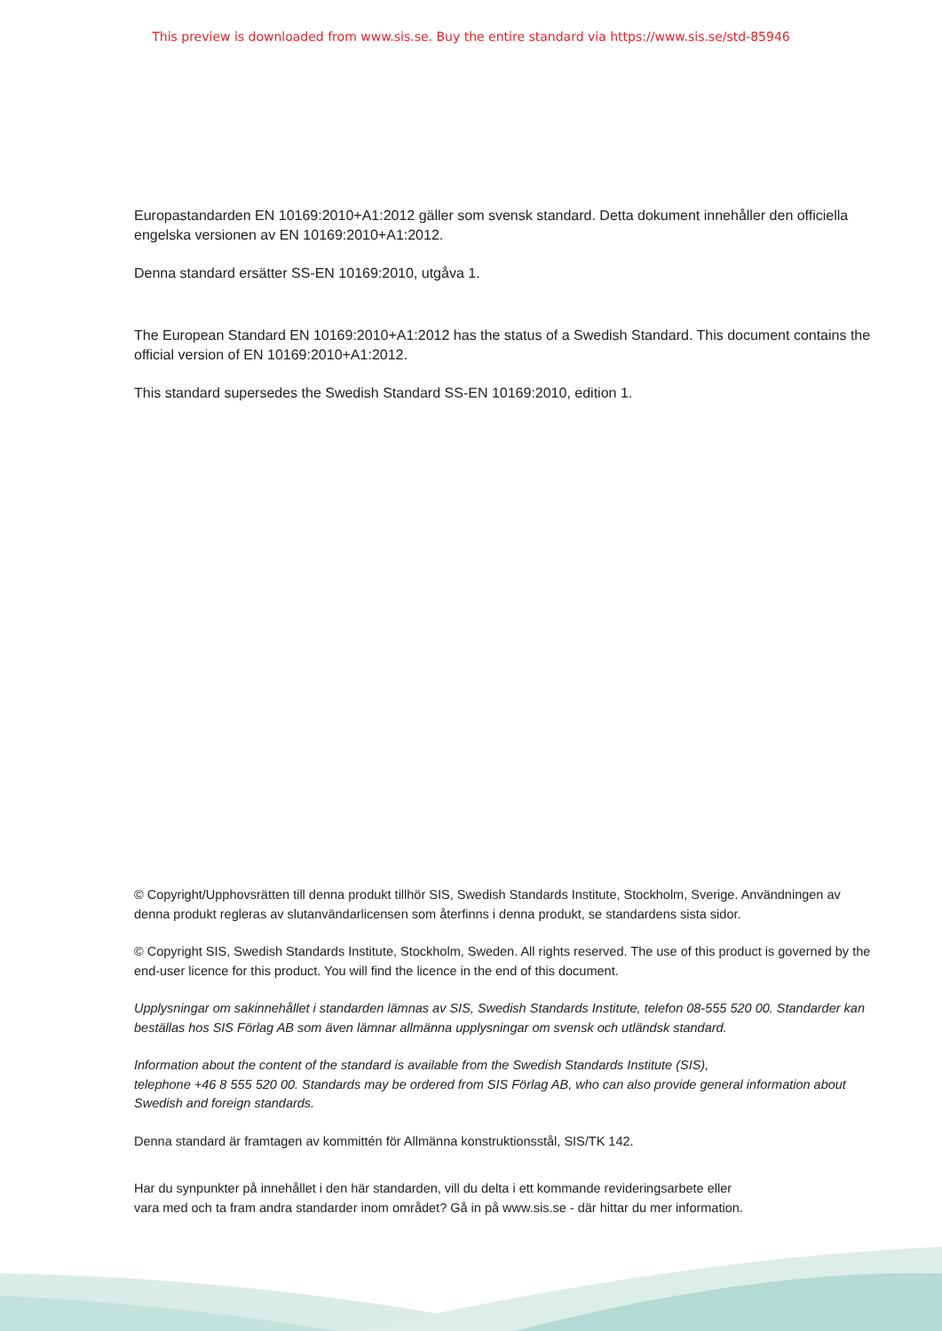This preview is downloaded from www.sis.se. Buy the entire standard via https://www.sis.se/std-85946
Europastandarden EN 10169:2010+A1:2012 gäller som svensk standard. Detta dokument innehåller den officiella engelska versionen av EN 10169:2010+A1:2012.
Denna standard ersätter SS-EN 10169:2010, utgåva 1.
The European Standard EN 10169:2010+A1:2012 has the status of a Swedish Standard. This document contains the official version of EN 10169:2010+A1:2012.
This standard supersedes the Swedish Standard SS-EN 10169:2010, edition 1.
© Copyright/Upphovsrätten till denna produkt tillhör SIS, Swedish Standards Institute, Stockholm, Sverige. Användningen av denna produkt regleras av slutanvändarlicensen som återfinns i denna produkt, se standardens sista sidor.
© Copyright SIS, Swedish Standards Institute, Stockholm, Sweden. All rights reserved. The use of this product is governed by the end-user licence for this product. You will find the licence in the end of this document.
Upplysningar om sakinnehållet i standarden lämnas av SIS, Swedish Standards Institute, telefon 08-555 520 00. Standarder kan beställas hos SIS Förlag AB som även lämnar allmänna upplysningar om svensk och utländsk standard.
Information about the content of the standard is available from the Swedish Standards Institute (SIS),
telephone +46 8 555 520 00. Standards may be ordered from SIS Förlag AB, who can also provide general information about Swedish and foreign standards.
Denna standard är framtagen av kommittén för Allmänna konstruktionsstål, SIS/TK 142.
Har du synpunkter på innehållet i den här standarden, vill du delta i ett kommande revideringsarbete eller
vara med och ta fram andra standarder inom området? Gå in på www.sis.se - där hittar du mer information.